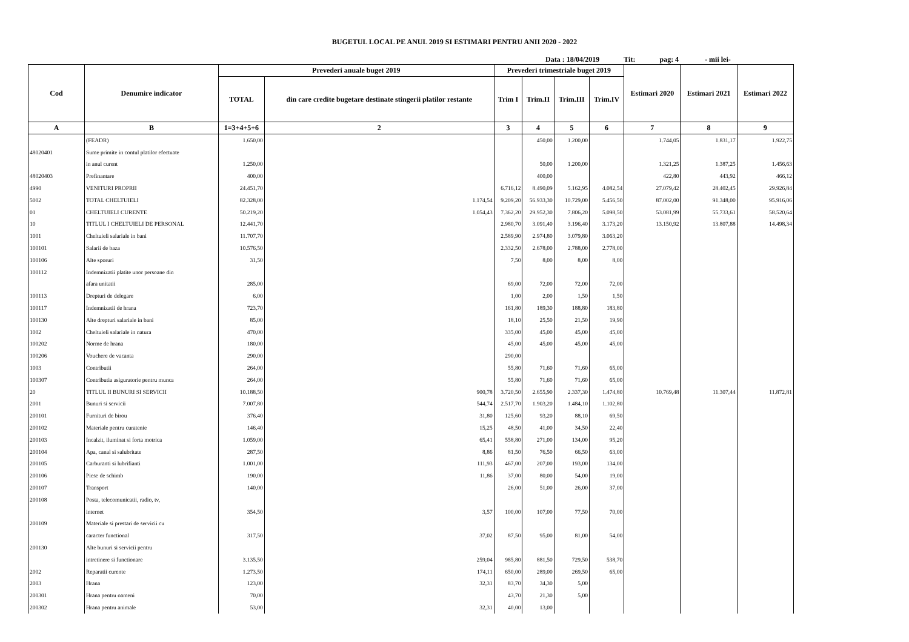BUGETUL LOCAL PE ANUL 2019 SI ESTIMARI PENTRU ANII 2020 - 2022
Data : 18/04/2019 Tit: pag: 4 - mii lei-
| Cod | Denumire indicator | Prevederi anuale buget 2019 | | Prevederi trimestriale buget 2019 | | | | Estimari 2020 | Estimari 2021 | Estimari 2022 |
| --- | --- | --- | --- | --- | --- | --- | --- | --- | --- | --- |
| | | TOTAL | din care credite bugetare destinate stingerii platilor restante | Trim I | Trim.II | Trim.III | Trim.IV | | | |
| A | B | 1=3+4+5+6 | 2 | 3 | 4 | 5 | 6 | 7 | 8 | 9 |
| | (FEADR) | 1.650,00 | | | 450,00 | 1.200,00 | | 1.744,05 | 1.831,17 | 1.922,75 |
| 48020401 | Sume primite in contul platilor efectuate | | | | | | | | | |
| | in anul curent | 1.250,00 | | | 50,00 | 1.200,00 | | 1.321,25 | 1.387,25 | 1.456,63 |
| 48020403 | Prefinantare | 400,00 | | | 400,00 | | | 422,80 | 443,92 | 466,12 |
| 4990 | VENITURI PROPRII | 24.451,70 | | 6.716,12 | 8.490,09 | 5.162,95 | 4.082,54 | 27.079,42 | 28.402,45 | 29.926,84 |
| 5002 | TOTAL CHELTUIELI | 82.328,00 | 1.174,54 | 9.209,20 | 56.933,30 | 10.729,00 | 5.456,50 | 87.002,00 | 91.348,00 | 95.916,06 |
| 01 | CHELTUIELI CURENTE | 50.219,20 | 1.054,43 | 7.362,20 | 29.952,30 | 7.806,20 | 5.098,50 | 53.081,99 | 55.733,61 | 58.520,64 |
| 10 | TITLUL I CHELTUIELI DE PERSONAL | 12.441,70 | | 2.980,70 | 3.091,40 | 3.196,40 | 3.173,20 | 13.150,92 | 13.807,88 | 14.498,34 |
| 1001 | Cheltuieli salariale in bani | 11.707,70 | | 2.589,90 | 2.974,80 | 3.079,80 | 3.063,20 | | | |
| 100101 | Salarii de baza | 10.576,50 | | 2.332,50 | 2.678,00 | 2.788,00 | 2.778,00 | | | |
| 100106 | Alte sporuri | 31,50 | | 7,50 | 8,00 | 8,00 | 8,00 | | | |
| 100112 | Indemnizatii platite unor persoane din | | | | | | | | | |
| | afara unitatii | 285,00 | | 69,00 | 72,00 | 72,00 | 72,00 | | | |
| 100113 | Drepturi de delegare | 6,00 | | 1,00 | 2,00 | 1,50 | 1,50 | | | |
| 100117 | Indemnizatii de hrana | 723,70 | | 161,80 | 189,30 | 188,80 | 183,80 | | | |
| 100130 | Alte drepturi salariale in bani | 85,00 | | 18,10 | 25,50 | 21,50 | 19,90 | | | |
| 1002 | Cheltuieli salariale in natura | 470,00 | | 335,00 | 45,00 | 45,00 | 45,00 | | | |
| 100202 | Norme de hrana | 180,00 | | 45,00 | 45,00 | 45,00 | 45,00 | | | |
| 100206 | Vouchere de vacanta | 290,00 | | 290,00 | | | | | | |
| 1003 | Contributii | 264,00 | | 55,80 | 71,60 | 71,60 | 65,00 | | | |
| 100307 | Contributia asiguratorie pentru munca | 264,00 | | 55,80 | 71,60 | 71,60 | 65,00 | | | |
| 20 | TITLUL II BUNURI SI SERVICII | 10.188,50 | 900,78 | 3.720,50 | 2.655,90 | 2.337,30 | 1.474,80 | 10.769,48 | 11.307,44 | 11.872,81 |
| 2001 | Bunuri si servicii | 7.007,80 | 544,74 | 2.517,70 | 1.903,20 | 1.484,10 | 1.102,80 | | | |
| 200101 | Furnituri de birou | 376,40 | 31,80 | 125,60 | 93,20 | 88,10 | 69,50 | | | |
| 200102 | Materiale pentru curatenie | 146,40 | 15,25 | 48,50 | 41,00 | 34,50 | 22,40 | | | |
| 200103 | Incalzit, iluminat si forta motrica | 1.059,00 | 65,41 | 558,80 | 271,00 | 134,00 | 95,20 | | | |
| 200104 | Apa, canal si salubritate | 287,50 | 8,86 | 81,50 | 76,50 | 66,50 | 63,00 | | | |
| 200105 | Carburanti si lubrifianti | 1.001,00 | 111,93 | 467,00 | 207,00 | 193,00 | 134,00 | | | |
| 200106 | Piese de schimb | 190,00 | 11,86 | 37,00 | 80,00 | 54,00 | 19,00 | | | |
| 200107 | Transport | 140,00 | | 26,00 | 51,00 | 26,00 | 37,00 | | | |
| 200108 | Posta, telecomunicatii, radio, tv, | | | | | | | | | |
| | internet | 354,50 | 3,57 | 100,00 | 107,00 | 77,50 | 70,00 | | | |
| 200109 | Materiale si prestari de servicii cu | | | | | | | | | |
| | caracter functional | 317,50 | 37,02 | 87,50 | 95,00 | 81,00 | 54,00 | | | |
| 200130 | Alte bunuri si servicii pentru | | | | | | | | | |
| | intretinere si functionare | 3.135,50 | 259,04 | 985,80 | 881,50 | 729,50 | 538,70 | | | |
| 2002 | Reparatii curente | 1.273,50 | 174,11 | 650,00 | 289,00 | 269,50 | 65,00 | | | |
| 2003 | Hrana | 123,00 | 32,31 | 83,70 | 34,30 | 5,00 | | | | |
| 200301 | Hrana pentru oameni | 70,00 | | 43,70 | 21,30 | 5,00 | | | | |
| 200302 | Hrana pentru animale | 53,00 | 32,31 | 40,00 | 13,00 | | | | | |